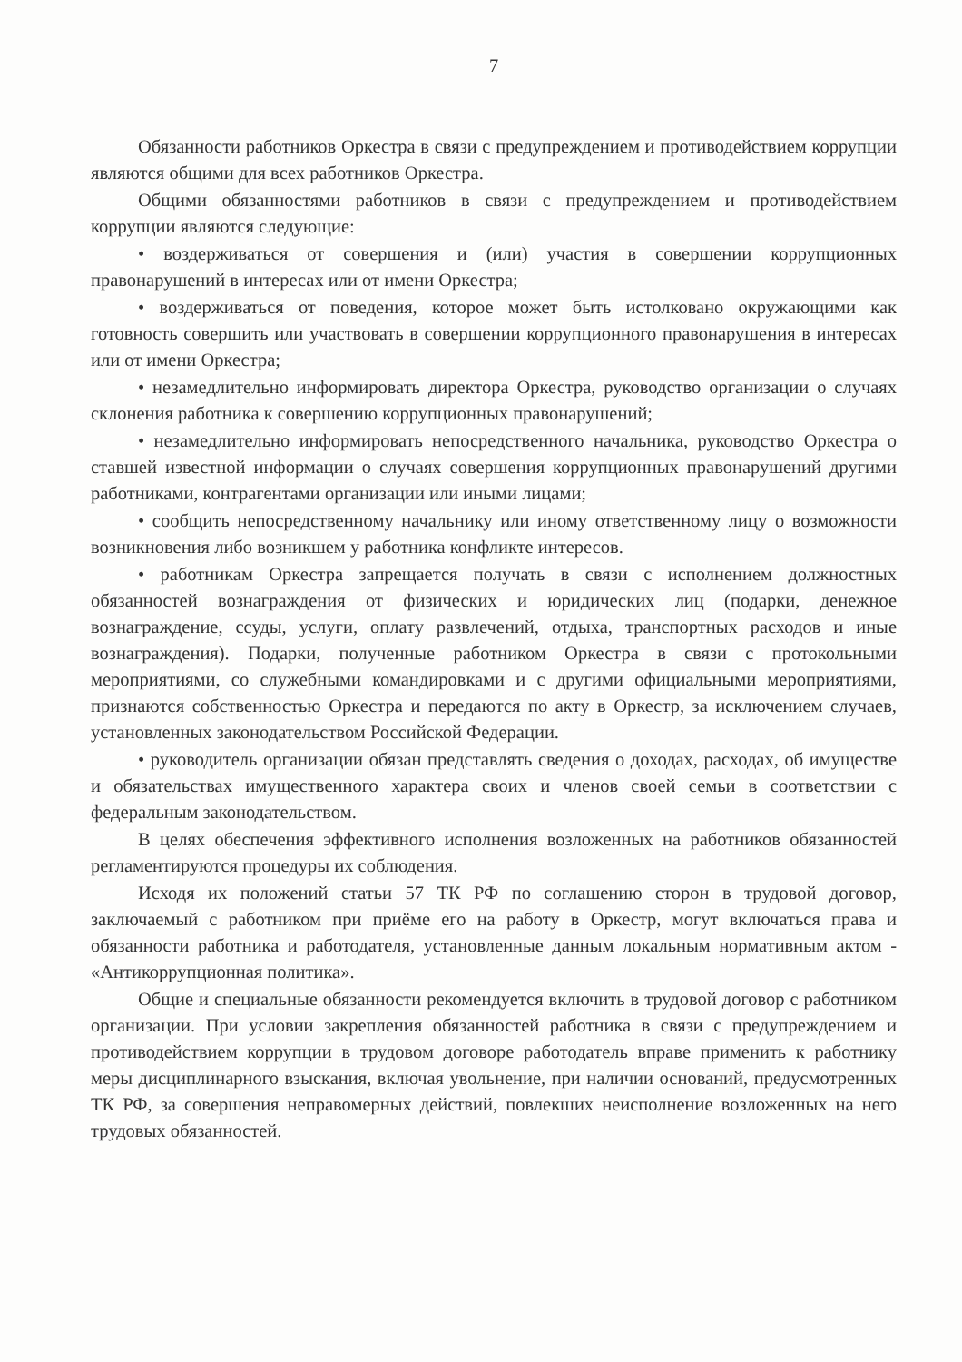7
Обязанности работников Оркестра в связи с предупреждением и противодействием коррупции являются общими для всех работников Оркестра.
Общими обязанностями работников в связи с предупреждением и противодействием коррупции являются следующие:
• воздерживаться от совершения и (или) участия в совершении коррупционных правонарушений в интересах или от имени Оркестра;
• воздерживаться от поведения, которое может быть истолковано окружающими как готовность совершить или участвовать в совершении коррупционного правонарушения в интересах или от имени Оркестра;
• незамедлительно информировать директора Оркестра, руководство организации о случаях склонения работника к совершению коррупционных правонарушений;
• незамедлительно информировать непосредственного начальника, руководство Оркестра о ставшей известной информации о случаях совершения коррупционных правонарушений другими работниками, контрагентами организации или иными лицами;
• сообщить непосредственному начальнику или иному ответственному лицу о возможности возникновения либо возникшем у работника конфликте интересов.
• работникам Оркестра запрещается получать в связи с исполнением должностных обязанностей вознаграждения от физических и юридических лиц (подарки, денежное вознаграждение, ссуды, услуги, оплату развлечений, отдыха, транспортных расходов и иные вознаграждения). Подарки, полученные работником Оркестра в связи с протокольными мероприятиями, со служебными командировками и с другими официальными мероприятиями, признаются собственностью Оркестра и передаются по акту в Оркестр, за исключением случаев, установленных законодательством Российской Федерации.
• руководитель организации обязан представлять сведения о доходах, расходах, об имуществе и обязательствах имущественного характера своих и членов своей семьи в соответствии с федеральным законодательством.
В целях обеспечения эффективного исполнения возложенных на работников обязанностей регламентируются процедуры их соблюдения.
Исходя их положений статьи 57 ТК РФ по соглашению сторон в трудовой договор, заключаемый с работником при приёме его на работу в Оркестр, могут включаться права и обязанности работника и работодателя, установленные данным локальным нормативным актом - «Антикоррупционная политика».
Общие и специальные обязанности рекомендуется включить в трудовой договор с работником организации. При условии закрепления обязанностей работника в связи с предупреждением и противодействием коррупции в трудовом договоре работодатель вправе применить к работнику меры дисциплинарного взыскания, включая увольнение, при наличии оснований, предусмотренных ТК РФ, за совершения неправомерных действий, повлекших неисполнение возложенных на него трудовых обязанностей.